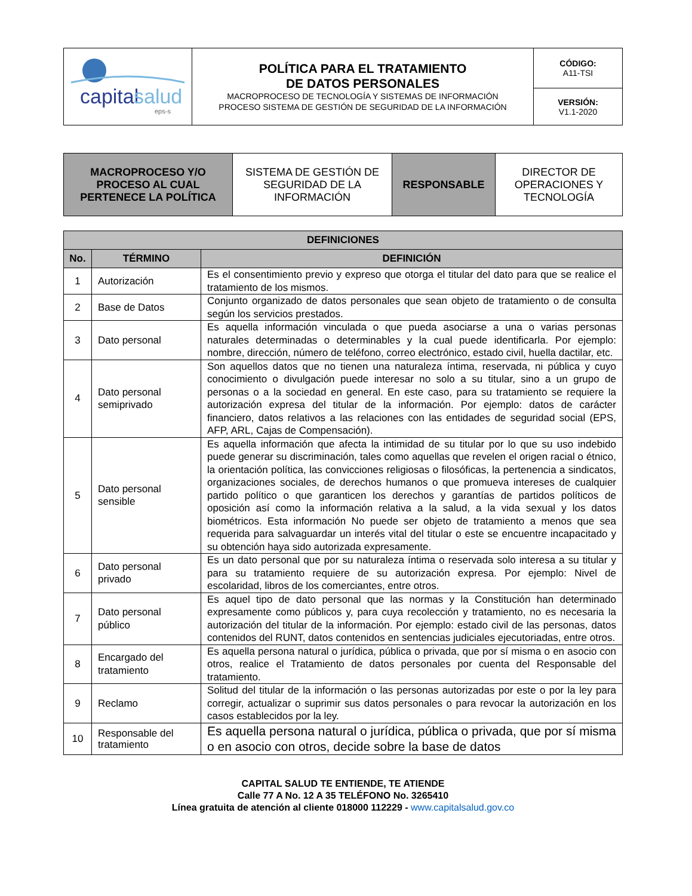| capital salud eps-s | POLÍTICA PARA EL TRATAMIENTO DE DATOS PERSONALES MACROPROCESO DE TECNOLOGÍA Y SISTEMAS DE INFORMACIÓN PROCESO SISTEMA DE GESTIÓN DE SEGURIDAD DE LA INFORMACIÓN | CÓDIGO: A11-TSI |
| | | VERSIÓN: V1.1-2020 |
| MACROPROCESO Y/O PROCESO AL CUAL PERTENECE LA POLÍTICA | SISTEMA DE GESTIÓN DE SEGURIDAD DE LA INFORMACIÓN | RESPONSABLE | DIRECTOR DE OPERACIONES Y TECNOLOGÍA |
| DEFINICIONES | | |
| --- | --- | --- |
| No. | TÉRMINO | DEFINICIÓN |
| 1 | Autorización | Es el consentimiento previo y expreso que otorga el titular del dato para que se realice el tratamiento de los mismos. |
| 2 | Base de Datos | Conjunto organizado de datos personales que sean objeto de tratamiento o de consulta según los servicios prestados. |
| 3 | Dato personal | Es aquella información vinculada o que pueda asociarse a una o varias personas naturales determinadas o determinables y la cual puede identificarla. Por ejemplo: nombre, dirección, número de teléfono, correo electrónico, estado civil, huella dactilar, etc. |
| 4 | Dato personal semiprivado | Son aquellos datos que no tienen una naturaleza íntima, reservada, ni pública y cuyo conocimiento o divulgación puede interesar no solo a su titular, sino a un grupo de personas o a la sociedad en general. En este caso, para su tratamiento se requiere la autorización expresa del titular de la información. Por ejemplo: datos de carácter financiero, datos relativos a las relaciones con las entidades de seguridad social (EPS, AFP, ARL, Cajas de Compensación). |
| 5 | Dato personal sensible | Es aquella información que afecta la intimidad de su titular por lo que su uso indebido puede generar su discriminación, tales como aquellas que revelen el origen racial o étnico, la orientación política, las convicciones religiosas o filosóficas, la pertenencia a sindicatos, organizaciones sociales, de derechos humanos o que promueva intereses de cualquier partido político o que garanticen los derechos y garantías de partidos políticos de oposición así como la información relativa a la salud, a la vida sexual y los datos biométricos. Esta información No puede ser objeto de tratamiento a menos que sea requerida para salvaguardar un interés vital del titular o este se encuentre incapacitado y su obtención haya sido autorizada expresamente. |
| 6 | Dato personal privado | Es un dato personal que por su naturaleza íntima o reservada solo interesa a su titular y para su tratamiento requiere de su autorización expresa. Por ejemplo: Nivel de escolaridad, libros de los comerciantes, entre otros. |
| 7 | Dato personal público | Es aquel tipo de dato personal que las normas y la Constitución han determinado expresamente como públicos y, para cuya recolección y tratamiento, no es necesaria la autorización del titular de la información. Por ejemplo: estado civil de las personas, datos contenidos del RUNT, datos contenidos en sentencias judiciales ejecutoriadas, entre otros. |
| 8 | Encargado del tratamiento | Es aquella persona natural o jurídica, pública o privada, que por sí misma o en asocio con otros, realice el Tratamiento de datos personales por cuenta del Responsable del tratamiento. |
| 9 | Reclamo | Solitud del titular de la información o las personas autorizadas por este o por la ley para corregir, actualizar o suprimir sus datos personales o para revocar la autorización en los casos establecidos por la ley. |
| 10 | Responsable del tratamiento | Es aquella persona natural o jurídica, pública o privada, que por sí misma o en asocio con otros, decide sobre la base de datos |
CAPITAL SALUD TE ENTIENDE, TE ATIENDE
Calle 77 A No. 12 A 35 TELÉFONO No. 3265410
Línea gratuita de atención al cliente 018000 112229 - www.capitalsalud.gov.co